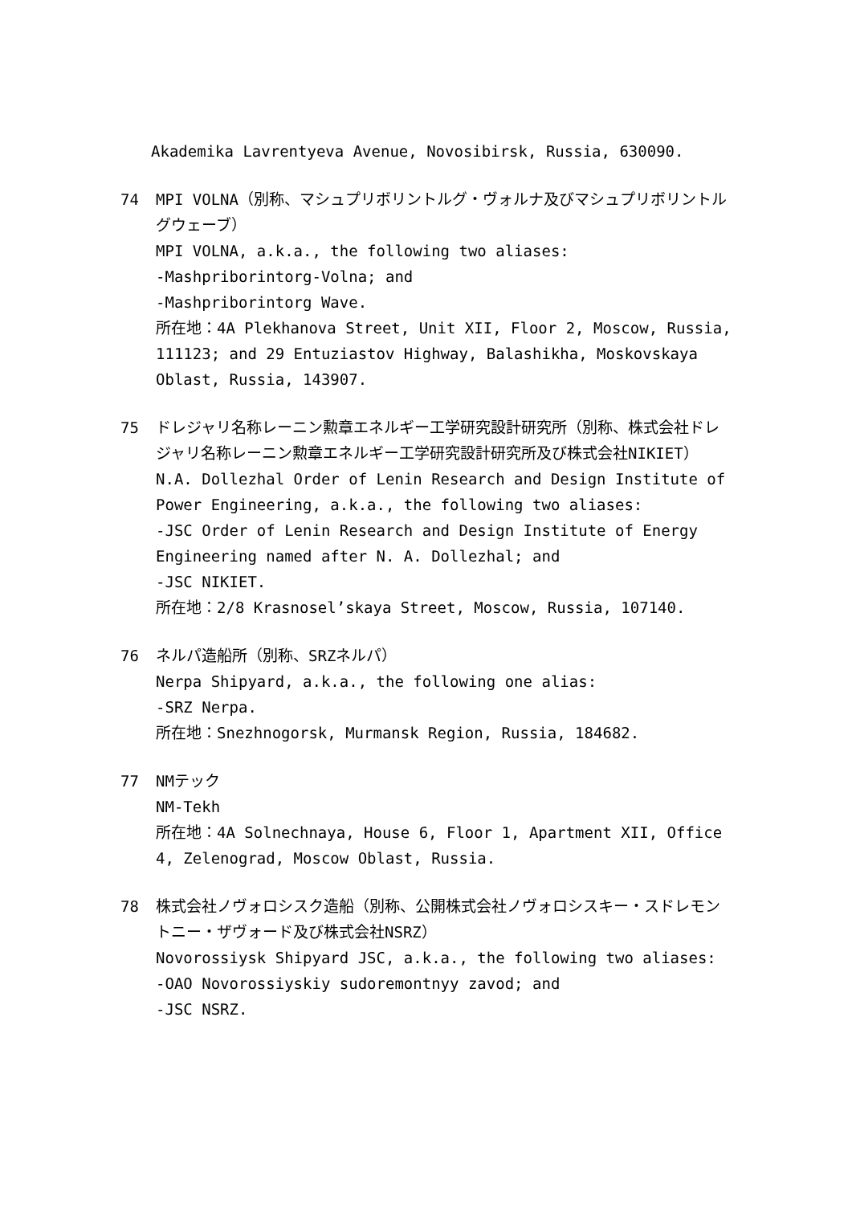Akademika Lavrentyeva Avenue, Novosibirsk, Russia, 630090.
74 MPI VOLNA（別称、マシュプリボリントルグ・ヴォルナ及びマシュプリボリントルグウェーブ）
MPI VOLNA, a.k.a., the following two aliases:
-Mashpriborintorg-Volna; and
-Mashpriborintorg Wave.
所在地：4A Plekhanova Street, Unit XII, Floor 2, Moscow, Russia, 111123; and 29 Entuziastov Highway, Balashikha, Moskovskaya Oblast, Russia, 143907.
75 ドレジャリ名称レーニン勲章エネルギー工学研究設計研究所（別称、株式会社ドレジャリ名称レーニン勲章エネルギー工学研究設計研究所及び株式会社NIKIET）
N.A. Dollezhal Order of Lenin Research and Design Institute of Power Engineering, a.k.a., the following two aliases:
-JSC Order of Lenin Research and Design Institute of Energy Engineering named after N. A. Dollezhal; and
-JSC NIKIET.
所在地：2/8 Krasnosel’skaya Street, Moscow, Russia, 107140.
76 ネルパ造船所（別称、SRZネルパ）
Nerpa Shipyard, a.k.a., the following one alias:
-SRZ Nerpa.
所在地：Snezhnogorsk, Murmansk Region, Russia, 184682.
77 NMテック
NM-Tekh
所在地：4A Solnechnaya, House 6, Floor 1, Apartment XII, Office 4, Zelenograd, Moscow Oblast, Russia.
78 株式会社ノヴォロシスク造船（別称、公開株式会社ノヴォロシスキー・スドレモントニー・ザヴォード及び株式会社NSRZ）
Novorossiysk Shipyard JSC, a.k.a., the following two aliases:
-OAO Novorossiyskiy sudoremontnyy zavod; and
-JSC NSRZ.